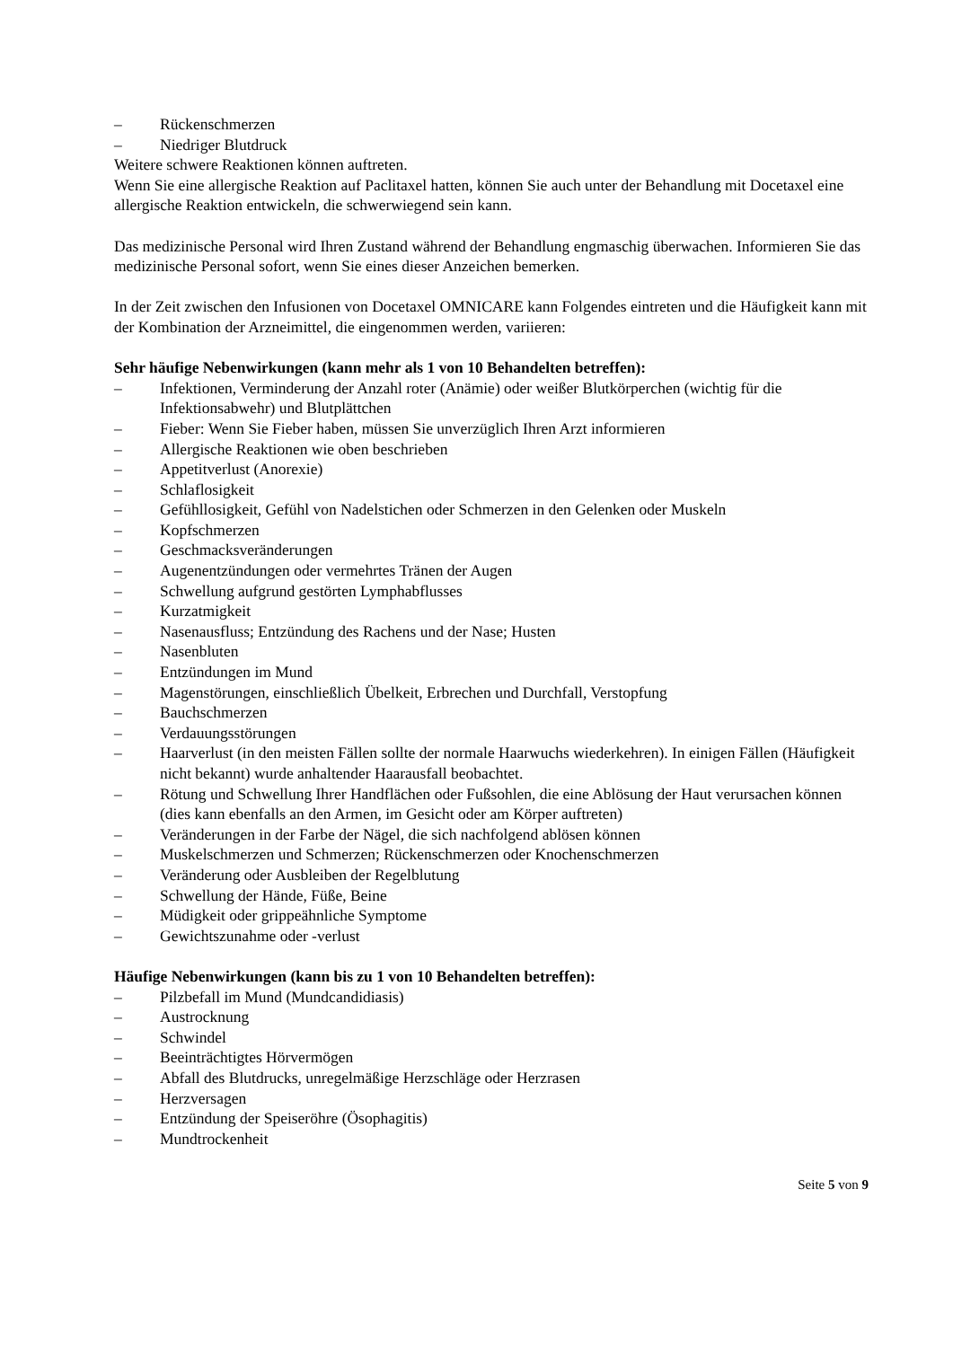– Rückenschmerzen
– Niedriger Blutdruck
Weitere schwere Reaktionen können auftreten.
Wenn Sie eine allergische Reaktion auf Paclitaxel hatten, können Sie auch unter der Behandlung mit Docetaxel eine allergische Reaktion entwickeln, die schwerwiegend sein kann.
Das medizinische Personal wird Ihren Zustand während der Behandlung engmaschig überwachen. Informieren Sie das medizinische Personal sofort, wenn Sie eines dieser Anzeichen bemerken.
In der Zeit zwischen den Infusionen von Docetaxel OMNICARE kann Folgendes eintreten und die Häufigkeit kann mit der Kombination der Arzneimittel, die eingenommen werden, variieren:
Sehr häufige Nebenwirkungen (kann mehr als 1 von 10 Behandelten betreffen):
– Infektionen, Verminderung der Anzahl roter (Anämie) oder weißer Blutkörperchen (wichtig für die Infektionsabwehr) und Blutplättchen
– Fieber: Wenn Sie Fieber haben, müssen Sie unverzüglich Ihren Arzt informieren
– Allergische Reaktionen wie oben beschrieben
– Appetitverlust (Anorexie)
– Schlaflosigkeit
– Gefühllosigkeit, Gefühl von Nadelstichen oder Schmerzen in den Gelenken oder Muskeln
– Kopfschmerzen
– Geschmacksveränderungen
– Augenentzündungen oder vermehrtes Tränen der Augen
– Schwellung aufgrund gestörten Lymphabflusses
– Kurzatmigkeit
– Nasenausfluss; Entzündung des Rachens und der Nase; Husten
– Nasenbluten
– Entzündungen im Mund
– Magenstörungen, einschließlich Übelkeit, Erbrechen und Durchfall, Verstopfung
– Bauchschmerzen
– Verdauungsstörungen
– Haarverlust (in den meisten Fällen sollte der normale Haarwuchs wiederkehren). In einigen Fällen (Häufigkeit nicht bekannt) wurde anhaltender Haarausfall beobachtet.
– Rötung und Schwellung Ihrer Handflächen oder Fußsohlen, die eine Ablösung der Haut verursachen können (dies kann ebenfalls an den Armen, im Gesicht oder am Körper auftreten)
– Veränderungen in der Farbe der Nägel, die sich nachfolgend ablösen können
– Muskelschmerzen und Schmerzen; Rückenschmerzen oder Knochenschmerzen
– Veränderung oder Ausbleiben der Regelblutung
– Schwellung der Hände, Füße, Beine
– Müdigkeit oder grippeähnliche Symptome
– Gewichtszunahme oder -verlust
Häufige Nebenwirkungen (kann bis zu 1 von 10 Behandelten betreffen):
– Pilzbefall im Mund (Mundcandidiasis)
– Austrocknung
– Schwindel
– Beeinträchtigtes Hörvermögen
– Abfall des Blutdrucks, unregelmäßige Herzschläge oder Herzrasen
– Herzversagen
– Entzündung der Speiseröhre (Ösophagitis)
– Mundtrockenheit
Seite 5 von 9